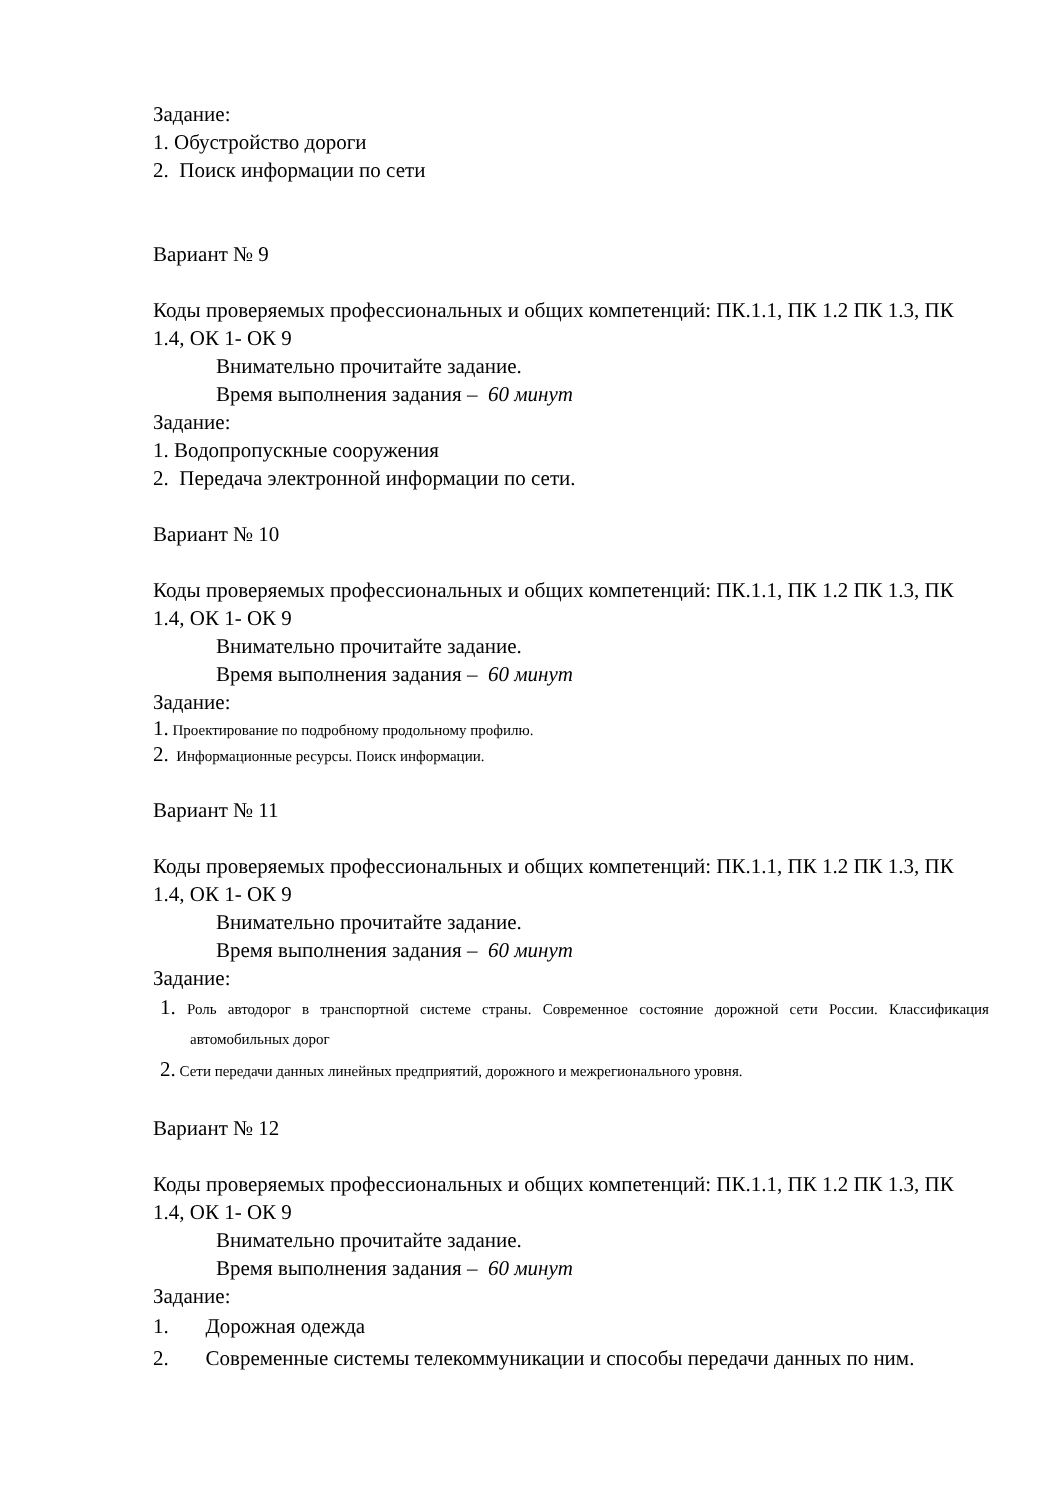Задание:
1. Обустройство дороги
2. Поиск информации по сети
Вариант № 9
Коды проверяемых профессиональных и общих компетенций: ПК.1.1, ПК 1.2 ПК 1.3, ПК 1.4, ОК 1- ОК 9
Внимательно прочитайте задание.
Время выполнения задания – 60 минут
Задание:
1. Водопропускные сооружения
2. Передача электронной информации по сети.
Вариант № 10
Коды проверяемых профессиональных и общих компетенций: ПК.1.1, ПК 1.2 ПК 1.3, ПК 1.4, ОК 1- ОК 9
Внимательно прочитайте задание.
Время выполнения задания – 60 минут
Задание:
1. Проектирование по подробному продольному профилю.
2. Информационные ресурсы. Поиск информации.
Вариант № 11
Коды проверяемых профессиональных и общих компетенций: ПК.1.1, ПК 1.2 ПК 1.3, ПК 1.4, ОК 1- ОК 9
Внимательно прочитайте задание.
Время выполнения задания – 60 минут
Задание:
1. Роль автодорог в транспортной системе страны. Современное состояние дорожной сети России. Классификация автомобильных дорог
2. Сети передачи данных линейных предприятий, дорожного и межрегионального уровня.
Вариант № 12
Коды проверяемых профессиональных и общих компетенций: ПК.1.1, ПК 1.2 ПК 1.3, ПК 1.4, ОК 1- ОК 9
Внимательно прочитайте задание.
Время выполнения задания – 60 минут
Задание:
1. Дорожная одежда
2. Современные системы телекоммуникации и способы передачи данных по ним.